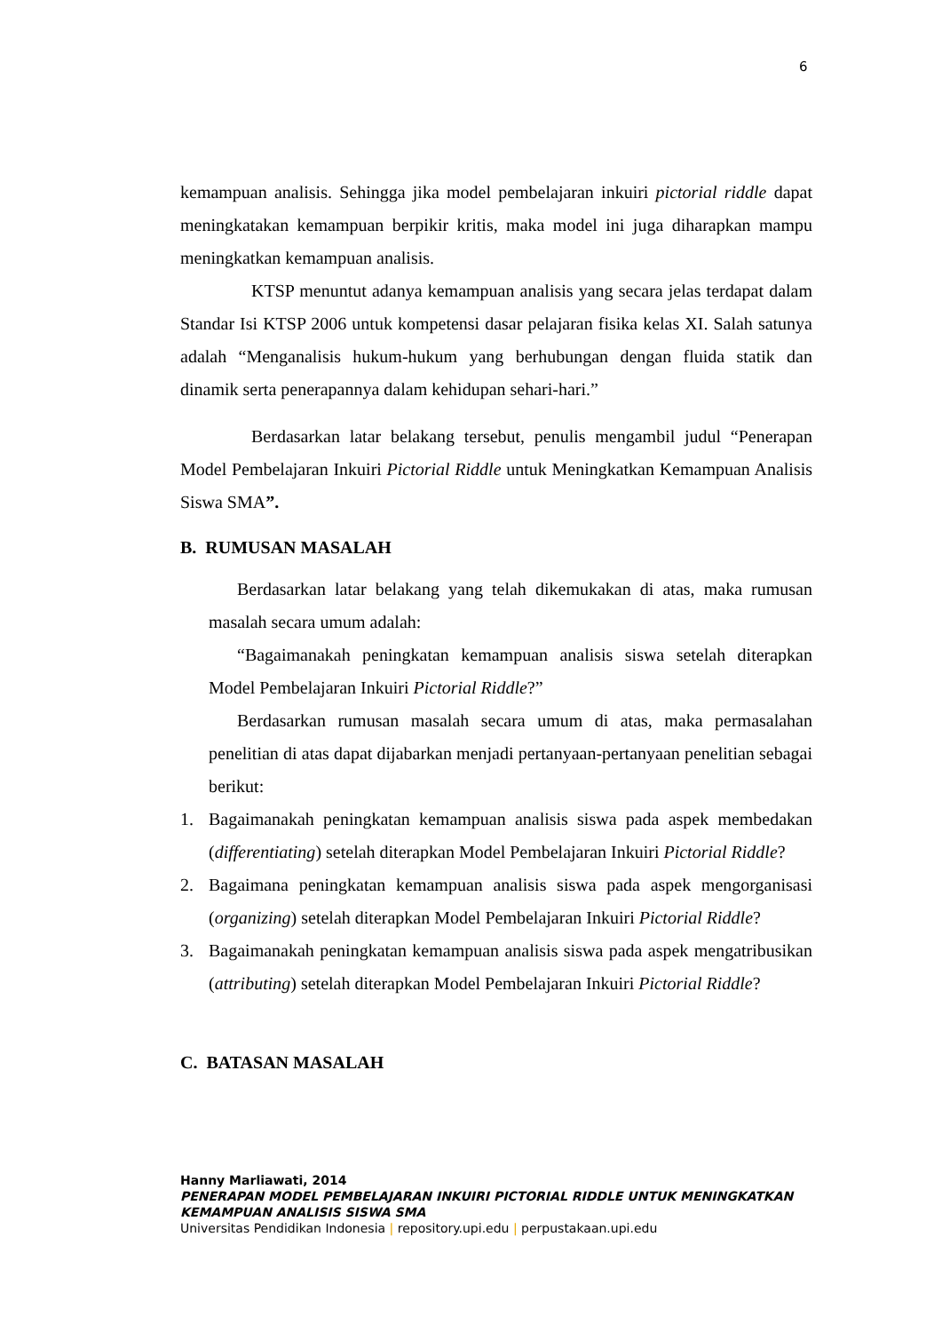6
kemampuan analisis. Sehingga jika model pembelajaran inkuiri pictorial riddle dapat meningkatakan kemampuan berpikir kritis, maka model ini juga diharapkan mampu meningkatkan kemampuan analisis.
KTSP menuntut adanya kemampuan analisis yang secara jelas terdapat dalam Standar Isi KTSP 2006 untuk kompetensi dasar pelajaran fisika kelas XI. Salah satunya adalah “Menganalisis hukum-hukum yang berhubungan dengan fluida statik dan dinamik serta penerapannya dalam kehidupan sehari-hari.”
Berdasarkan latar belakang tersebut, penulis mengambil judul “Penerapan Model Pembelajaran Inkuiri Pictorial Riddle untuk Meningkatkan Kemampuan Analisis Siswa SMA”.
B. RUMUSAN MASALAH
Berdasarkan latar belakang yang telah dikemukakan di atas, maka rumusan masalah secara umum adalah:
“Bagaimanakah peningkatan kemampuan analisis siswa setelah diterapkan Model Pembelajaran Inkuiri Pictorial Riddle?”
Berdasarkan rumusan masalah secara umum di atas, maka permasalahan penelitian di atas dapat dijabarkan menjadi pertanyaan-pertanyaan penelitian sebagai berikut:
1. Bagaimanakah peningkatan kemampuan analisis siswa pada aspek membedakan (differentiating) setelah diterapkan Model Pembelajaran Inkuiri Pictorial Riddle?
2. Bagaimana peningkatan kemampuan analisis siswa pada aspek mengorganisasi (organizing) setelah diterapkan Model Pembelajaran Inkuiri Pictorial Riddle?
3. Bagaimanakah peningkatan kemampuan analisis siswa pada aspek mengatribusikan (attributing) setelah diterapkan Model Pembelajaran Inkuiri Pictorial Riddle?
C. BATASAN MASALAH
Hanny Marliawati, 2014
PENERAPAN MODEL PEMBELAJARAN INKUIRI PICTORIAL RIDDLE UNTUK MENINGKATKAN
KEMAMPUAN ANALISIS SISWA SMA
Universitas Pendidikan Indonesia | repository.upi.edu | perpustakaan.upi.edu